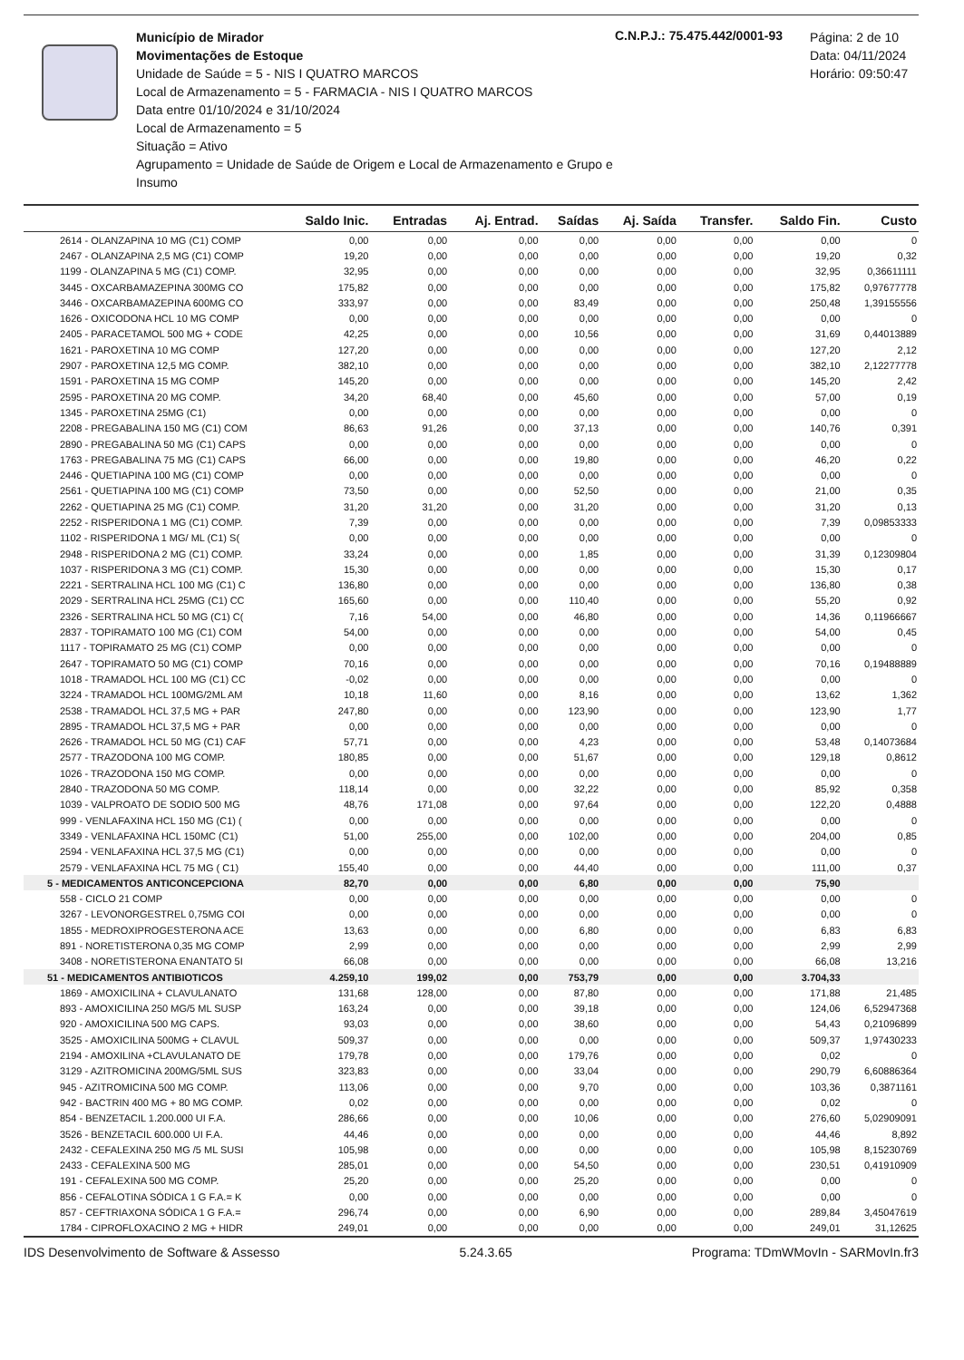Município de Mirador
Movimentações de Estoque
Unidade de Saúde = 5 - NIS I QUATRO MARCOS
Local de Armazenamento = 5 - FARMACIA - NIS I QUATRO MARCOS
Data entre 01/10/2024 e 31/10/2024
Local de Armazenamento = 5
Situação = Ativo
Agrupamento = Unidade de Saúde de Origem e Local de Armazenamento e Grupo e Insumo
C.N.P.J.: 75.475.442/0001-93
Página: 2 de 10
Data: 04/11/2024
Horário: 09:50:47
| | Saldo Inic. | Entradas | Aj. Entrad. | Saídas | Aj. Saída | Transfer. | Saldo Fin. | Custo |
| --- | --- | --- | --- | --- | --- | --- | --- | --- |
| 2614 - OLANZAPINA 10 MG (C1) COMP | 0,00 | 0,00 | 0,00 | 0,00 | 0,00 | 0,00 | 0,00 | 0 |
| 2467 - OLANZAPINA 2,5 MG (C1) COMP | 19,20 | 0,00 | 0,00 | 0,00 | 0,00 | 0,00 | 19,20 | 0,32 |
| 1199 - OLANZAPINA 5 MG (C1) COMP. | 32,95 | 0,00 | 0,00 | 0,00 | 0,00 | 0,00 | 32,95 | 0,36611111 |
| 3445 - OXCARBAMAZEPINA 300MG CO | 175,82 | 0,00 | 0,00 | 0,00 | 0,00 | 0,00 | 175,82 | 0,97677778 |
| 3446 - OXCARBAMAZEPINA 600MG CO | 333,97 | 0,00 | 0,00 | 83,49 | 0,00 | 0,00 | 250,48 | 1,39155556 |
| 1626 - OXICODONA HCL 10 MG COMP | 0,00 | 0,00 | 0,00 | 0,00 | 0,00 | 0,00 | 0,00 | 0 |
| 2405 - PARACETAMOL 500 MG + CODE | 42,25 | 0,00 | 0,00 | 10,56 | 0,00 | 0,00 | 31,69 | 0,44013889 |
| 1621 - PAROXETINA 10 MG COMP | 127,20 | 0,00 | 0,00 | 0,00 | 0,00 | 0,00 | 127,20 | 2,12 |
| 2907 - PAROXETINA 12,5 MG COMP. | 382,10 | 0,00 | 0,00 | 0,00 | 0,00 | 0,00 | 382,10 | 2,12277778 |
| 1591 - PAROXETINA 15 MG COMP | 145,20 | 0,00 | 0,00 | 0,00 | 0,00 | 0,00 | 145,20 | 2,42 |
| 2595 - PAROXETINA 20 MG COMP. | 34,20 | 68,40 | 0,00 | 45,60 | 0,00 | 0,00 | 57,00 | 0,19 |
| 1345 - PAROXETINA 25MG (C1) | 0,00 | 0,00 | 0,00 | 0,00 | 0,00 | 0,00 | 0,00 | 0 |
| 2208 - PREGABALINA 150 MG (C1) COM | 86,63 | 91,26 | 0,00 | 37,13 | 0,00 | 0,00 | 140,76 | 0,391 |
| 2890 - PREGABALINA 50 MG (C1) CAPS | 0,00 | 0,00 | 0,00 | 0,00 | 0,00 | 0,00 | 0,00 | 0 |
| 1763 - PREGABALINA 75 MG (C1) CAPS | 66,00 | 0,00 | 0,00 | 19,80 | 0,00 | 0,00 | 46,20 | 0,22 |
| 2446 - QUETIAPINA 100 MG (C1) COMP | 0,00 | 0,00 | 0,00 | 0,00 | 0,00 | 0,00 | 0,00 | 0 |
| 2561 - QUETIAPINA 100 MG (C1) COMP | 73,50 | 0,00 | 0,00 | 52,50 | 0,00 | 0,00 | 21,00 | 0,35 |
| 2262 - QUETIAPINA 25 MG (C1) COMP. | 31,20 | 31,20 | 0,00 | 31,20 | 0,00 | 0,00 | 31,20 | 0,13 |
| 2252 - RISPERIDONA 1 MG (C1) COMP. | 7,39 | 0,00 | 0,00 | 0,00 | 0,00 | 0,00 | 7,39 | 0,09853333 |
| 1102 - RISPERIDONA 1 MG/ ML (C1) S( | 0,00 | 0,00 | 0,00 | 0,00 | 0,00 | 0,00 | 0,00 | 0 |
| 2948 - RISPERIDONA 2 MG (C1) COMP. | 33,24 | 0,00 | 0,00 | 1,85 | 0,00 | 0,00 | 31,39 | 0,12309804 |
| 1037 - RISPERIDONA 3 MG (C1) COMP. | 15,30 | 0,00 | 0,00 | 0,00 | 0,00 | 0,00 | 15,30 | 0,17 |
| 2221 - SERTRALINA HCL 100 MG (C1) C | 136,80 | 0,00 | 0,00 | 0,00 | 0,00 | 0,00 | 136,80 | 0,38 |
| 2029 - SERTRALINA HCL 25MG (C1) CC | 165,60 | 0,00 | 0,00 | 110,40 | 0,00 | 0,00 | 55,20 | 0,92 |
| 2326 - SERTRALINA HCL 50 MG (C1) C( | 7,16 | 54,00 | 0,00 | 46,80 | 0,00 | 0,00 | 14,36 | 0,11966667 |
| 2837 - TOPIRAMATO 100 MG (C1) COM | 54,00 | 0,00 | 0,00 | 0,00 | 0,00 | 0,00 | 54,00 | 0,45 |
| 1117 - TOPIRAMATO 25 MG (C1) COMP | 0,00 | 0,00 | 0,00 | 0,00 | 0,00 | 0,00 | 0,00 | 0 |
| 2647 - TOPIRAMATO 50 MG (C1) COMP | 70,16 | 0,00 | 0,00 | 0,00 | 0,00 | 0,00 | 70,16 | 0,19488889 |
| 1018 - TRAMADOL HCL 100 MG (C1) CC | -0,02 | 0,00 | 0,00 | 0,00 | 0,00 | 0,00 | 0,00 | 0 |
| 3224 - TRAMADOL HCL 100MG/2ML AM | 10,18 | 11,60 | 0,00 | 8,16 | 0,00 | 0,00 | 13,62 | 1,362 |
| 2538 - TRAMADOL HCL 37,5 MG + PAR | 247,80 | 0,00 | 0,00 | 123,90 | 0,00 | 0,00 | 123,90 | 1,77 |
| 2895 - TRAMADOL HCL 37,5 MG + PAR | 0,00 | 0,00 | 0,00 | 0,00 | 0,00 | 0,00 | 0,00 | 0 |
| 2626 - TRAMADOL HCL 50 MG (C1) CAF | 57,71 | 0,00 | 0,00 | 4,23 | 0,00 | 0,00 | 53,48 | 0,14073684 |
| 2577 - TRAZODONA 100 MG COMP. | 180,85 | 0,00 | 0,00 | 51,67 | 0,00 | 0,00 | 129,18 | 0,8612 |
| 1026 - TRAZODONA 150 MG COMP. | 0,00 | 0,00 | 0,00 | 0,00 | 0,00 | 0,00 | 0,00 | 0 |
| 2840 - TRAZODONA 50 MG COMP. | 118,14 | 0,00 | 0,00 | 32,22 | 0,00 | 0,00 | 85,92 | 0,358 |
| 1039 - VALPROATO DE SODIO 500 MG | 48,76 | 171,08 | 0,00 | 97,64 | 0,00 | 0,00 | 122,20 | 0,4888 |
| 999 - VENLAFAXINA HCL 150 MG (C1) ( | 0,00 | 0,00 | 0,00 | 0,00 | 0,00 | 0,00 | 0,00 | 0 |
| 3349 - VENLAFAXINA HCL 150MC (C1) | 51,00 | 255,00 | 0,00 | 102,00 | 0,00 | 0,00 | 204,00 | 0,85 |
| 2594 - VENLAFAXINA HCL 37,5 MG (C1) | 0,00 | 0,00 | 0,00 | 0,00 | 0,00 | 0,00 | 0,00 | 0 |
| 2579 - VENLAFAXINA HCL 75 MG ( C1) | 155,40 | 0,00 | 0,00 | 44,40 | 0,00 | 0,00 | 111,00 | 0,37 |
| 5 - MEDICAMENTOS ANTICONCEPCIONA | 82,70 | 0,00 | 0,00 | 6,80 | 0,00 | 0,00 | 75,90 | |
| 558 - CICLO 21 COMP | 0,00 | 0,00 | 0,00 | 0,00 | 0,00 | 0,00 | 0,00 | 0 |
| 3267 - LEVONORGESTREL 0,75MG COI | 0,00 | 0,00 | 0,00 | 0,00 | 0,00 | 0,00 | 0,00 | 0 |
| 1855 - MEDROXIPROGESTERONA ACE | 13,63 | 0,00 | 0,00 | 6,80 | 0,00 | 0,00 | 6,83 | 6,83 |
| 891 - NORETISTERONA 0,35 MG COMP | 2,99 | 0,00 | 0,00 | 0,00 | 0,00 | 0,00 | 2,99 | 2,99 |
| 3408 - NORETISTERONA ENANTATO 5I | 66,08 | 0,00 | 0,00 | 0,00 | 0,00 | 0,00 | 66,08 | 13,216 |
| 51 - MEDICAMENTOS ANTIBIOTICOS | 4.259,10 | 199,02 | 0,00 | 753,79 | 0,00 | 0,00 | 3.704,33 | |
| 1869 - AMOXICILINA + CLAVULANATO | 131,68 | 128,00 | 0,00 | 87,80 | 0,00 | 0,00 | 171,88 | 21,485 |
| 893 - AMOXICILINA 250 MG/5 ML SUSP | 163,24 | 0,00 | 0,00 | 39,18 | 0,00 | 0,00 | 124,06 | 6,52947368 |
| 920 - AMOXICILINA 500 MG CAPS. | 93,03 | 0,00 | 0,00 | 38,60 | 0,00 | 0,00 | 54,43 | 0,21096899 |
| 3525 - AMOXICILINA 500MG + CLAVUL | 509,37 | 0,00 | 0,00 | 0,00 | 0,00 | 0,00 | 509,37 | 1,97430233 |
| 2194 - AMOXILINA +CLAVULANATO DE | 179,78 | 0,00 | 0,00 | 179,76 | 0,00 | 0,00 | 0,02 | 0 |
| 3129 - AZITROMICINA 200MG/5ML SUS | 323,83 | 0,00 | 0,00 | 33,04 | 0,00 | 0,00 | 290,79 | 6,60886364 |
| 945 - AZITROMICINA 500 MG COMP. | 113,06 | 0,00 | 0,00 | 9,70 | 0,00 | 0,00 | 103,36 | 0,3871161 |
| 942 - BACTRIN 400 MG + 80 MG COMP. | 0,02 | 0,00 | 0,00 | 0,00 | 0,00 | 0,00 | 0,02 | 0 |
| 854 - BENZETACIL 1.200.000 UI F.A. | 286,66 | 0,00 | 0,00 | 10,06 | 0,00 | 0,00 | 276,60 | 5,02909091 |
| 3526 - BENZETACIL 600.000 UI F.A. | 44,46 | 0,00 | 0,00 | 0,00 | 0,00 | 0,00 | 44,46 | 8,892 |
| 2432 - CEFALEXINA 250 MG /5 ML SUSI | 105,98 | 0,00 | 0,00 | 0,00 | 0,00 | 0,00 | 105,98 | 8,15230769 |
| 2433 - CEFALEXINA 500 MG | 285,01 | 0,00 | 0,00 | 54,50 | 0,00 | 0,00 | 230,51 | 0,41910909 |
| 191 - CEFALEXINA 500 MG COMP. | 25,20 | 0,00 | 0,00 | 25,20 | 0,00 | 0,00 | 0,00 | 0 |
| 856 - CEFALOTINA SÓDICA 1 G F.A.= K | 0,00 | 0,00 | 0,00 | 0,00 | 0,00 | 0,00 | 0,00 | 0 |
| 857 - CEFTRIAXONA SÓDICA 1 G F.A.= | 296,74 | 0,00 | 0,00 | 6,90 | 0,00 | 0,00 | 289,84 | 3,45047619 |
| 1784 - CIPROFLOXACINO 2 MG + HIDR | 249,01 | 0,00 | 0,00 | 0,00 | 0,00 | 0,00 | 249,01 | 31,12625 |
IDS Desenvolvimento de Software & Assesso 5.24.3.65 Programa: TDmWMovIn - SARMovIn.fr3